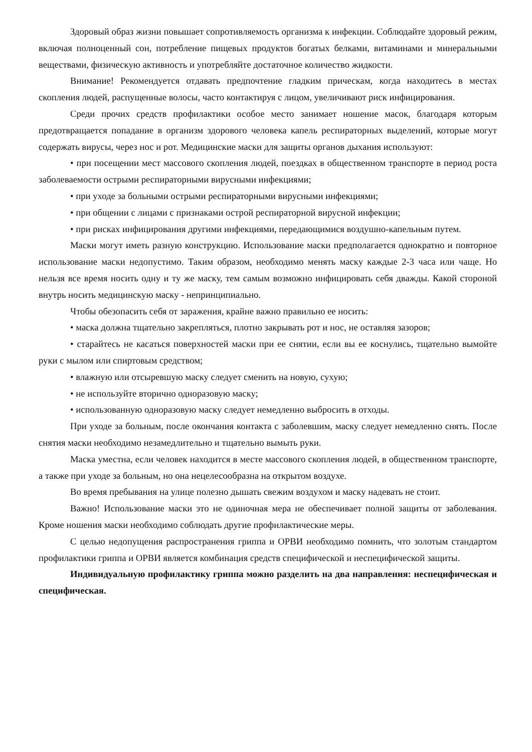Здоровый образ жизни повышает сопротивляемость организма к инфекции. Соблюдайте здоровый режим, включая полноценный сон, потребление пищевых продуктов богатых белками, витаминами и минеральными веществами, физическую активность и употребляйте достаточное количество жидкости.
Внимание! Рекомендуется отдавать предпочтение гладким прическам, когда находитесь в местах скопления людей, распущенные волосы, часто контактируя с лицом, увеличивают риск инфицирования.
Среди прочих средств профилактики особое место занимает ношение масок, благодаря которым предотвращается попадание в организм здорового человека капель респираторных выделений, которые могут содержать вирусы, через нос и рот. Медицинские маски для защиты органов дыхания используют:
• при посещении мест массового скопления людей, поездках в общественном транспорте в период роста заболеваемости острыми респираторными вирусными инфекциями;
• при уходе за больными острыми респираторными вирусными инфекциями;
• при общении с лицами с признаками острой респираторной вирусной инфекции;
• при рисках инфицирования другими инфекциями, передающимися воздушно-капельным путем.
Маски могут иметь разную конструкцию. Использование маски предполагается однократно и повторное использование маски недопустимо. Таким образом, необходимо менять маску каждые 2-3 часа или чаще. Но нельзя все время носить одну и ту же маску, тем самым возможно инфицировать себя дважды. Какой стороной внутрь носить медицинскую маску - непринципиально.
Чтобы обезопасить себя от заражения, крайне важно правильно ее носить:
• маска должна тщательно закрепляться, плотно закрывать рот и нос, не оставляя зазоров;
• старайтесь не касаться поверхностей маски при ее снятии, если вы ее коснулись, тщательно вымойте руки с мылом или спиртовым средством;
• влажную или отсыревшую маску следует сменить на новую, сухую;
• не используйте вторично одноразовую маску;
• использованную одноразовую маску следует немедленно выбросить в отходы.
При уходе за больным, после окончания контакта с заболевшим, маску следует немедленно снять. После снятия маски необходимо незамедлительно и тщательно вымыть руки.
Маска уместна, если человек находится в месте массового скопления людей, в общественном транспорте, а также при уходе за больным, но она нецелесообразна на открытом воздухе.
Во время пребывания на улице полезно дышать свежим воздухом и маску надевать не стоит.
Важно! Использование маски это не одиночная мера не обеспечивает полной защиты от заболевания. Кроме ношения маски необходимо соблюдать другие профилактические меры.
С целью недопущения распространения гриппа и ОРВИ необходимо помнить, что золотым стандартом профилактики гриппа и ОРВИ является комбинация средств специфической и неспецифической защиты.
Индивидуальную профилактику гриппа можно разделить на два направления: неспецифическая и специфическая.